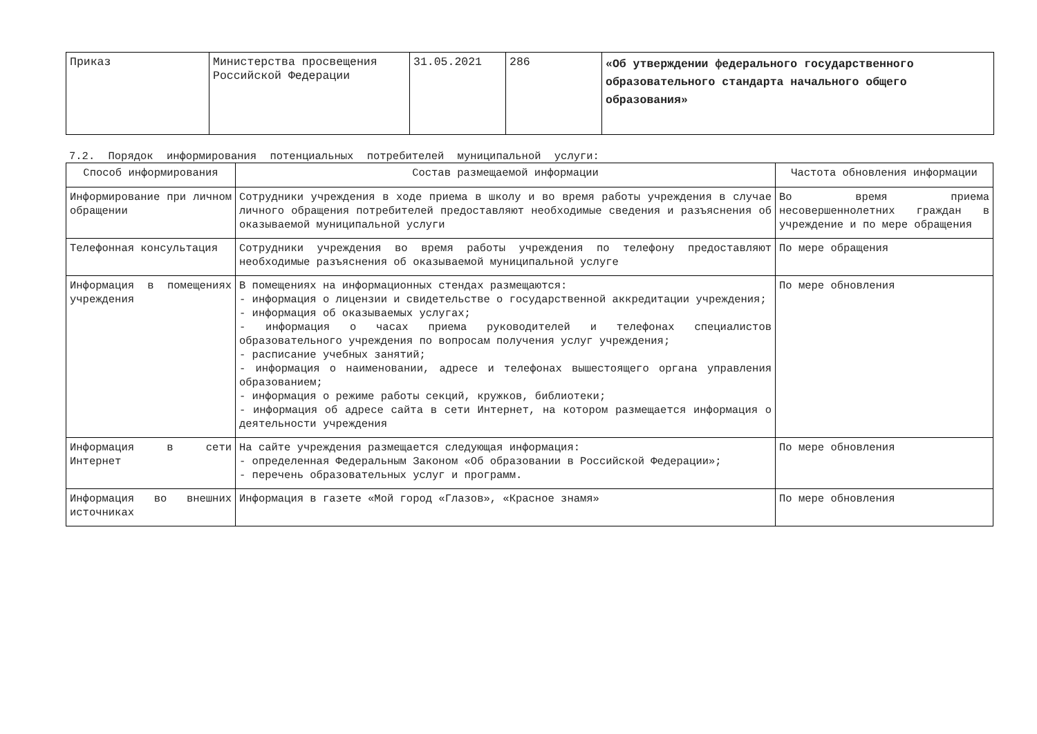| Приказ | Министерства просвещения Российской Федерации | 31.05.2021 | 286 | «Об утверждении федерального государственного образовательного стандарта начального общего образования» |
7.2. Порядок информирования потенциальных потребителей муниципальной услуги:
| Способ информирования | Состав размещаемой информации | Частота обновления информации |
| --- | --- | --- |
| Информирование при личном обращении | Сотрудники учреждения в ходе приема в школу и во время работы учреждения в случае личного обращения потребителей предоставляют необходимые сведения и разъяснения об оказываемой муниципальной услуги | Во время приема несовершеннолетних граждан в учреждение и по мере обращения |
| Телефонная консультация | Сотрудники учреждения во время работы учреждения по телефону предоставляют необходимые разъяснения об оказываемой муниципальной услуге | По мере обращения |
| Информация в помещениях учреждения | В помещениях на информационных стендах размещаются: - информация о лицензии и свидетельстве о государственной аккредитации учреждения; - информация об оказываемых услугах; - информация о часах приема руководителей и телефонах специалистов образовательного учреждения по вопросам получения услуг учреждения; - расписание учебных занятий; - информация о наименовании, адресе и телефонах вышестоящего органа управления образованием; - информация о режиме работы секций, кружков, библиотеки; - информация об адресе сайта в сети Интернет, на котором размещается информация о деятельности учреждения | По мере обновления |
| Информация в сети Интернет | На сайте учреждения размещается следующая информация: - определенная Федеральным Законом «Об образовании в Российской Федерации»; - перечень образовательных услуг и программ. | По мере обновления |
| Информация во внешних источниках | Информация в газете «Мой город «Глазов», «Красное знамя» | По мере обновления |